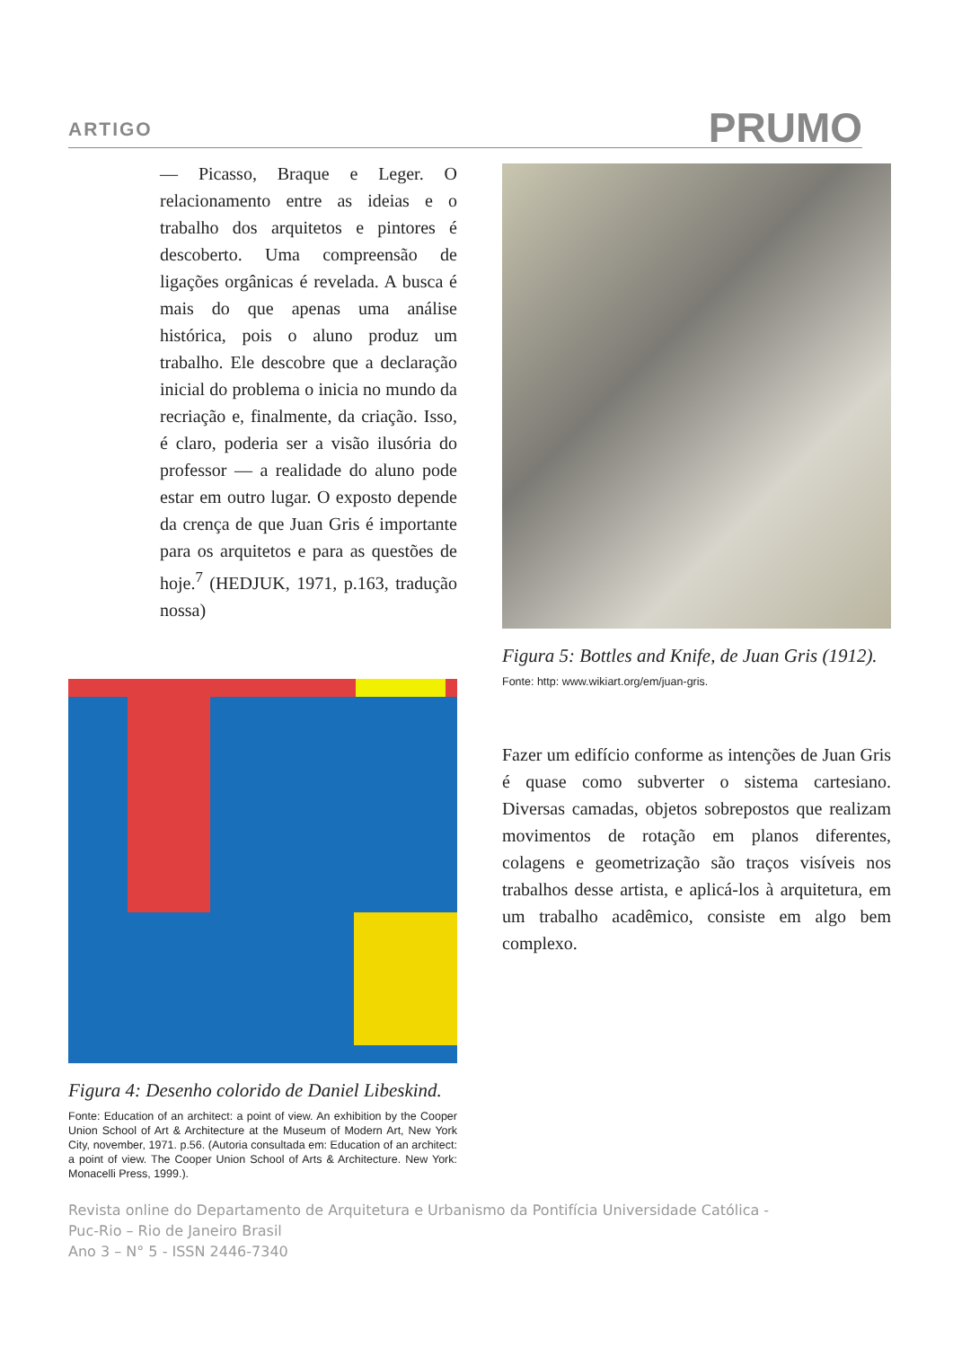ARTIGO PRUMO
— Picasso, Braque e Leger. O relacionamento entre as ideias e o trabalho dos arquitetos e pintores é descoberto. Uma compreensão de ligações orgânicas é revelada. A busca é mais do que apenas uma análise histórica, pois o aluno produz um trabalho. Ele descobre que a declaração inicial do problema o inicia no mundo da recriação e, finalmente, da criação. Isso, é claro, poderia ser a visão ilusória do professor — a realidade do aluno pode estar em outro lugar. O exposto depende da crença de que Juan Gris é importante para os arquitetos e para as questões de hoje.<sup>7</sup> (HEDJUK, 1971, p.163, tradução nossa)
Figura 4: Desenho colorido de Daniel Libeskind.
Fonte: Education of an architect: a point of view. An exhibition by the Cooper Union School of Art & Architecture at the Museum of Modern Art, New York City, november, 1971. p.56. (Autoria consultada em: Education of an architect: a point of view. The Cooper Union School of Arts & Architecture. New York: Monacelli Press, 1999.).
Figura 5: Bottles and Knife, de Juan Gris (1912).
Fonte: http: www.wikiart.org/em/juan-gris.
Fazer um edifício conforme as intenções de Juan Gris é quase como subverter o sistema cartesiano. Diversas camadas, objetos sobrepostos que realizam movimentos de rotação em planos diferentes, colagens e geometrização são traços visíveis nos trabalhos desse artista, e aplicá-los à arquitetura, em um trabalho acadêmico, consiste em algo bem complexo.
Revista online do Departamento de Arquitetura e Urbanismo da Pontifícia Universidade Católica -
Puc-Rio – Rio de Janeiro Brasil
Ano 3 – N° 5 - ISSN 2446-7340